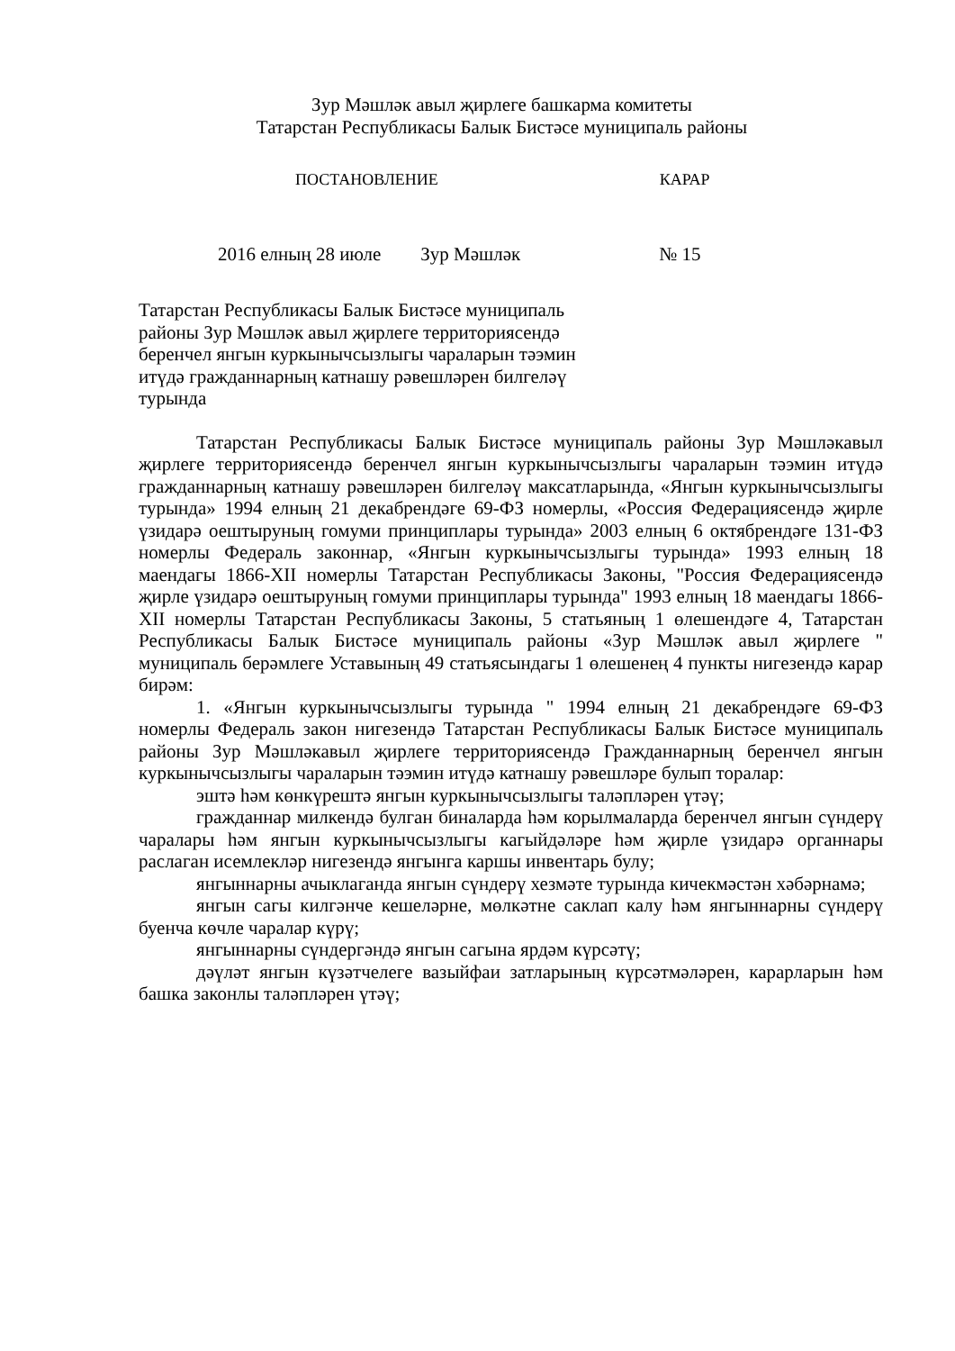Зур Мәшләк авыл җирлеге башкарма комитеты
Татарстан Республикасы Балык Бистәсе муниципаль районы
ПОСТАНОВЛЕНИЕ КАРАР
2016 елның 28 июле Зур Мәшләк № 15
Татарстан Республикасы Балык Бистәсе муниципаль районы Зур Мәшләк авыл җирлеге территориясендә беренчел янгын куркынычсызлыгы чараларын тәэмин итүдә гражданнарның катнашу рәвешләрен билгеләү турында
Татарстан Республикасы Балык Бистәсе муниципаль районы Зур Мәшләкавыл җирлеге территориясендә беренчел янгын куркынычсызлыгы чараларын тәэмин итүдә гражданнарның катнашу рәвешләрен билгеләү максатларында, «Янгын куркынычсызлыгы турында» 1994 елның 21 декабрендәге 69-ФЗ номерлы, «Россия Федерациясендә җирле үзидарә оештыруның гомуми принциплары турында» 2003 елның 6 октябрендәге 131-ФЗ номерлы Федераль законнар, «Янгын куркынычсызлыгы турында» 1993 елның 18 маендагы 1866-XII номерлы Татарстан Республикасы Законы, "Россия Федерациясендә җирле үзидарә оештыруның гомуми принциплары турында" 1993 елның 18 маендагы 1866-XII номерлы Татарстан Республикасы Законы, 5 статьяның 1 өлешендәге 4, Татарстан Республикасы Балык Бистәсе муниципаль районы «Зур Мәшләк авыл җирлеге " муниципаль берәмлеге Уставының 49 статьясындагы 1 өлешенең 4 пункты нигезендә карар бирәм:
1. «Янгын куркынычсызлыгы турында " 1994 елның 21 декабрендәге 69-ФЗ номерлы Федераль закон нигезендә Татарстан Республикасы Балык Бистәсе муниципаль районы Зур Мәшләкавыл җирлеге территориясендә Гражданнарның беренчел янгын куркынычсызлыгы чараларын тәэмин итүдә катнашу рәвешләре булып торалар:
эштә һәм көнкүрештә янгын куркынычсызлыгы таләпләрен үтәү;
гражданнар милкендә булган биналарда һәм корылмаларда беренчел янгын сүндерү чаралары һәм янгын куркынычсызлыгы кагыйдәләре һәм җирле үзидарә органнары раслаган исемлекләр нигезендә янгынга каршы инвентарь булу;
янгыннарны ачыклаганда янгын сүндерү хезмәте турында кичекмәстән хәбәрнамә;
янгын сагы килгәнче кешеләрне, мөлкәтне саклап калу һәм янгыннарны сүндерү буенча көчле чаралар күрү;
янгыннарны сүндергәндә янгын сагына ярдәм күрсәтү;
дәүләт янгын күзәтчелеге вазыйфаи затларының күрсәтмәләрен, карарларын һәм башка законлы таләпләрен үтәү;